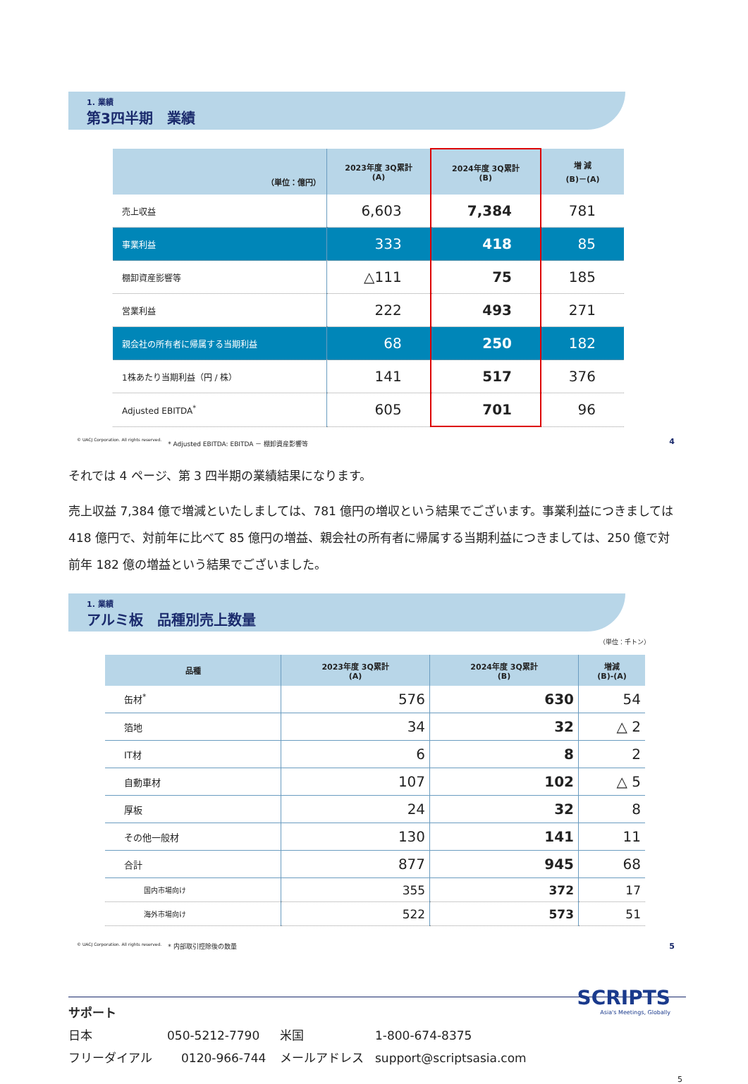1. 業績
第3四半期　業績
| （単位：億円） | 2023年度 3Q累計 (A) | 2024年度 3Q累計 (B) | 増 減 (B)－(A) |
| --- | --- | --- | --- |
| 売上収益 | 6,603 | 7,384 | 781 |
| 事業利益 | 333 | 418 | 85 |
| 棚卸資産影響等 | △111 | 75 | 185 |
| 営業利益 | 222 | 493 | 271 |
| 親会社の所有者に帰属する当期利益 | 68 | 250 | 182 |
| 1株あたり当期利益（円 / 株） | 141 | 517 | 376 |
| Adjusted EBITDA<sup>*</sup> | 605 | 701 | 96 |
© UACJ Corporation. All rights reserved.　* Adjusted EBITDA: EBITDA － 棚卸資産影響等 4
それでは 4 ページ、第 3 四半期の業績結果になります。
売上収益 7,384 億で増減といたしましては、781 億円の増収という結果でございます。事業利益につきましては 418 億円で、対前年に比べて 85 億円の増益、親会社の所有者に帰属する当期利益につきましては、250 億で対前年 182 億の増益という結果でございました。
1. 業績
アルミ板　品種別売上数量
（単位：千トン）
| 品種 | 2023年度 3Q累計 (A) | 2024年度 3Q累計 (B) | 増減 (B)-(A) |
| --- | --- | --- | --- |
| 缶材<sup>*</sup> | 576 | 630 | 54 |
| 箔地 | 34 | 32 | △ 2 |
| IT材 | 6 | 8 | 2 |
| 自動車材 | 107 | 102 | △ 5 |
| 厚板 | 24 | 32 | 8 |
| その他一般材 | 130 | 141 | 11 |
| 合計 | 877 | 945 | 68 |
| 国内市場向け | 355 | 372 | 17 |
| 海外市場向け | 522 | 573 | 51 |
© UACJ Corporation. All rights reserved.　* 内部取引控除後の数量 5
サポート
日本 050-5212-7790 米国 1-800-674-8375
フリーダイアル 0120-966-744 メールアドレス support@scriptsasia.com
SCRIPTS
Asia's Meetings, Globally
5